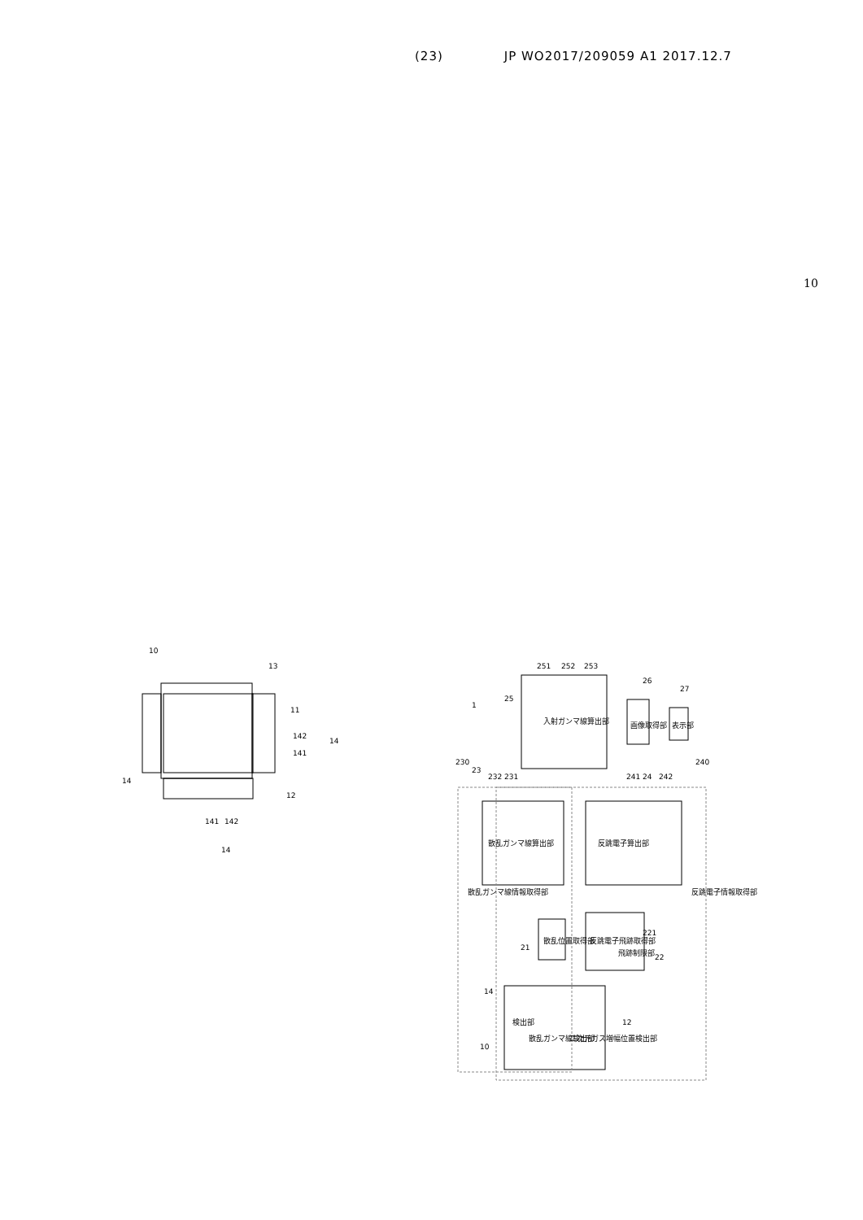(23) JP WO2017/209059 A1 2017.12.7
10
10
13
11
142
14
141
14
12
141
142
14
入射ガンマ線算出部
画像取得部
表示部
散乱ガンマ線算出部
反跳電子算出部
散乱位置取得部
反跳電子飛跡取得部
飛跡制限部
検出部
散乱ガンマ線検出部
二次元ガス増幅位置検出部
散乱ガンマ線情報取得部
反跳電子情報取得部
1
25
251
252
253
26
27
230
23
232
231
241
24
242
240
21
221
22
14
12
10